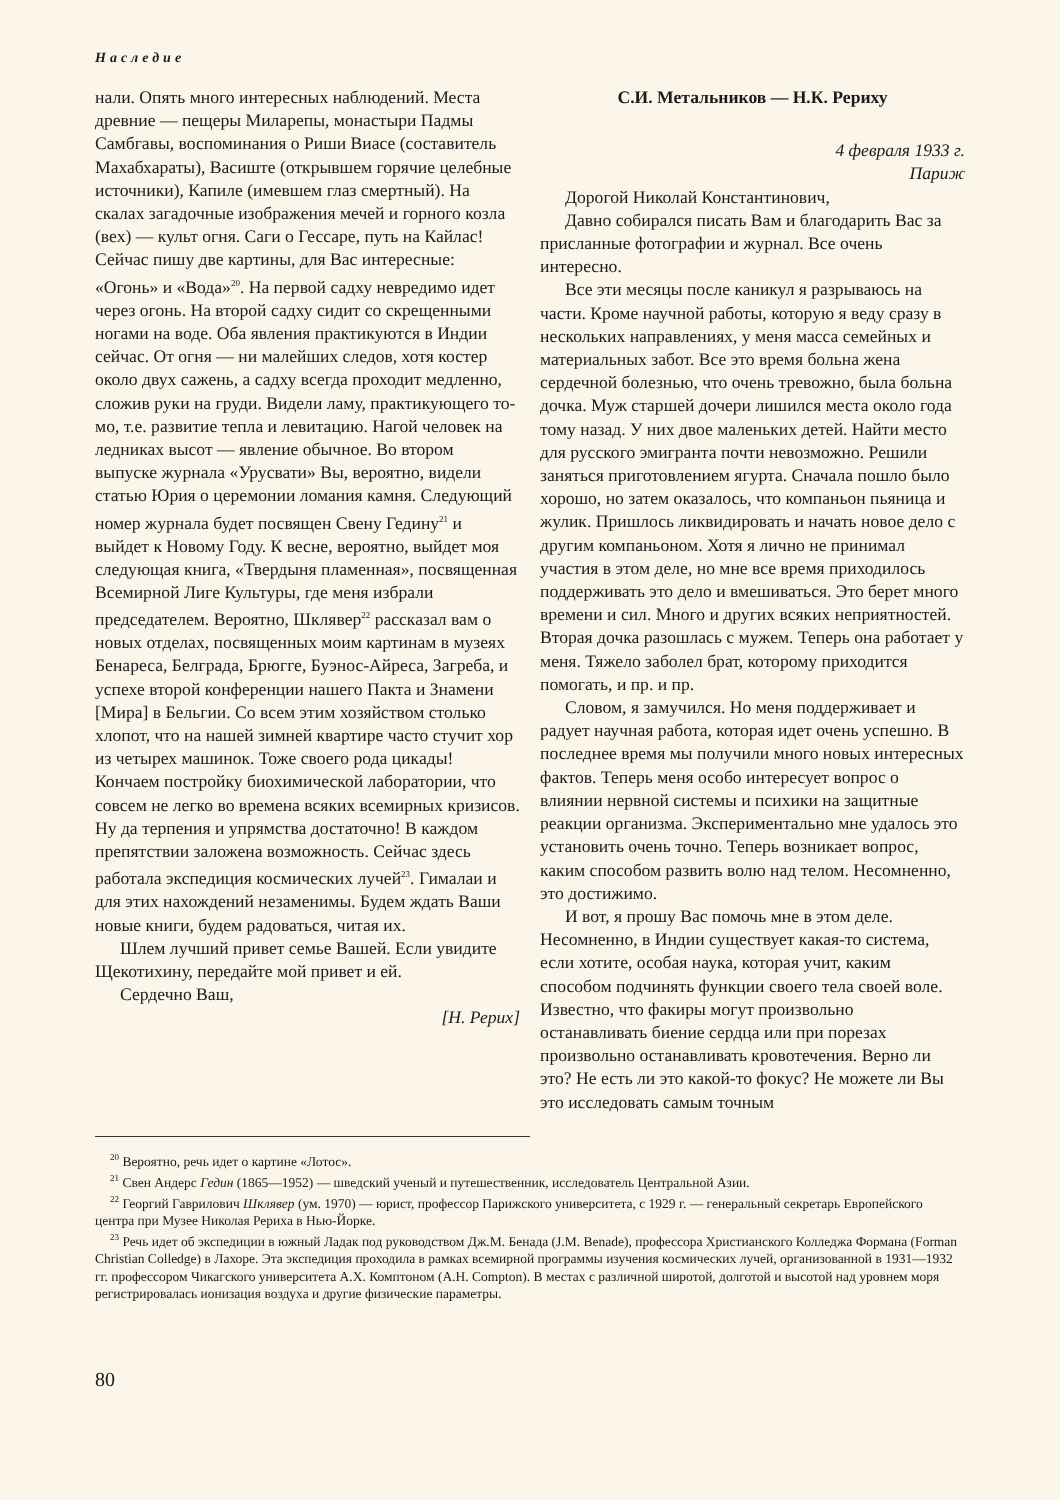Наследие
нали. Опять много интересных наблюдений. Места древние — пещеры Миларепы, монастыри Падмы Самбгавы, воспоминания о Риши Виасе (составитель Махабхараты), Васиште (открывшем горячие целебные источники), Капиле (имевшем глаз смертный). На скалах загадочные изображения мечей и горного козла (вех) — культ огня. Саги о Гессаре, путь на Кайлас! Сейчас пишу две картины, для Вас интересные: «Огонь» и «Вода»<sup>20</sup>. На первой садху невредимо идет через огонь. На второй садху сидит со скрещенными ногами на воде. Оба явления практикуются в Индии сейчас. От огня — ни малейших следов, хотя костер около двух сажень, а садху всегда проходит медленно, сложив руки на груди. Видели ламу, практикующего то-мо, т.е. развитие тепла и левитацию. Нагой человек на ледниках высот — явление обычное. Во втором выпуске журнала «Урусвати» Вы, вероятно, видели статью Юрия о церемонии ломания камня. Следующий номер журнала будет посвящен Свену Гедину<sup>21</sup> и выйдет к Новому Году. К весне, вероятно, выйдет моя следующая книга, «Твердыня пламенная», посвященная Всемирной Лиге Культуры, где меня избрали председателем. Вероятно, Шклявер<sup>22</sup> рассказал вам о новых отделах, посвященных моим картинам в музеях Бенареса, Белграда, Брюгге, Буэнос-Айреса, Загреба, и успехе второй конференции нашего Пакта и Знамени [Мира] в Бельгии. Со всем этим хозяйством столько хлопот, что на нашей зимней квартире часто стучит хор из четырех машинок. Тоже своего рода цикады! Кончаем постройку биохимической лаборатории, что совсем не легко во времена всяких всемирных кризисов. Ну да терпения и упрямства достаточно! В каждом препятствии заложена возможность. Сейчас здесь работала экспедиция космических лучей<sup>23</sup>. Гималаи и для этих нахождений незаменимы. Будем ждать Ваши новые книги, будем радоваться, читая их.
Шлем лучший привет семье Вашей. Если увидите Щекотихину, передайте мой привет и ей.
Сердечно Ваш,
[Н. Рерих]
С.И. Метальников — Н.К. Рериху
4 февраля 1933 г.
Париж
Дорогой Николай Константинович,
Давно собирался писать Вам и благодарить Вас за присланные фотографии и журнал. Все очень интересно.
Все эти месяцы после каникул я разрываюсь на части. Кроме научной работы, которую я веду сразу в нескольких направлениях, у меня масса семейных и материальных забот. Все это время больна жена сердечной болезнью, что очень тревожно, была больна дочка. Муж старшей дочери лишился места около года тому назад. У них двое маленьких детей. Найти место для русского эмигранта почти невозможно. Решили заняться приготовлением ягурта. Сначала пошло было хорошо, но затем оказалось, что компаньон пьяница и жулик. Пришлось ликвидировать и начать новое дело с другим компаньоном. Хотя я лично не принимал участия в этом деле, но мне все время приходилось поддерживать это дело и вмешиваться. Это берет много времени и сил. Много и других всяких неприятностей. Вторая дочка разошлась с мужем. Теперь она работает у меня. Тяжело заболел брат, которому приходится помогать, и пр. и пр.
Словом, я замучился. Но меня поддерживает и радует научная работа, которая идет очень успешно. В последнее время мы получили много новых интересных фактов. Теперь меня особо интересует вопрос о влиянии нервной системы и психики на защитные реакции организма. Экспериментально мне удалось это установить очень точно. Теперь возникает вопрос, каким способом развить волю над телом. Несомненно, это достижимо.
И вот, я прошу Вас помочь мне в этом деле. Несомненно, в Индии существует какая-то система, если хотите, особая наука, которая учит, каким способом подчинять функции своего тела своей воле. Известно, что факиры могут произвольно останавливать биение сердца или при порезах произвольно останавливать кровотечения. Верно ли это? Не есть ли это какой-то фокус? Не можете ли Вы это исследовать самым точным
<sup>20</sup> Вероятно, речь идет о картине «Лотос».
<sup>21</sup> Свен Андерс Гедин (1865—1952) — шведский ученый и путешественник, исследователь Центральной Азии.
<sup>22</sup> Георгий Гаврилович Шклявер (ум. 1970) — юрист, профессор Парижского университета, с 1929 г. — генеральный секретарь Европейского центра при Музее Николая Рериха в Нью-Йорке.
<sup>23</sup> Речь идет об экспедиции в южный Ладак под руководством Дж.М. Бенада (J.M. Benade), профессора Христианского Колледжа Формана (Forman Christian Colledge) в Лахоре. Эта экспедиция проходила в рамках всемирной программы изучения космических лучей, организованной в 1931—1932 гг. профессором Чикагского университета А.Х. Комптоном (A.H. Compton). В местах с различной широтой, долготой и высотой над уровнем моря регистрировалась ионизация воздуха и другие физические параметры.
80